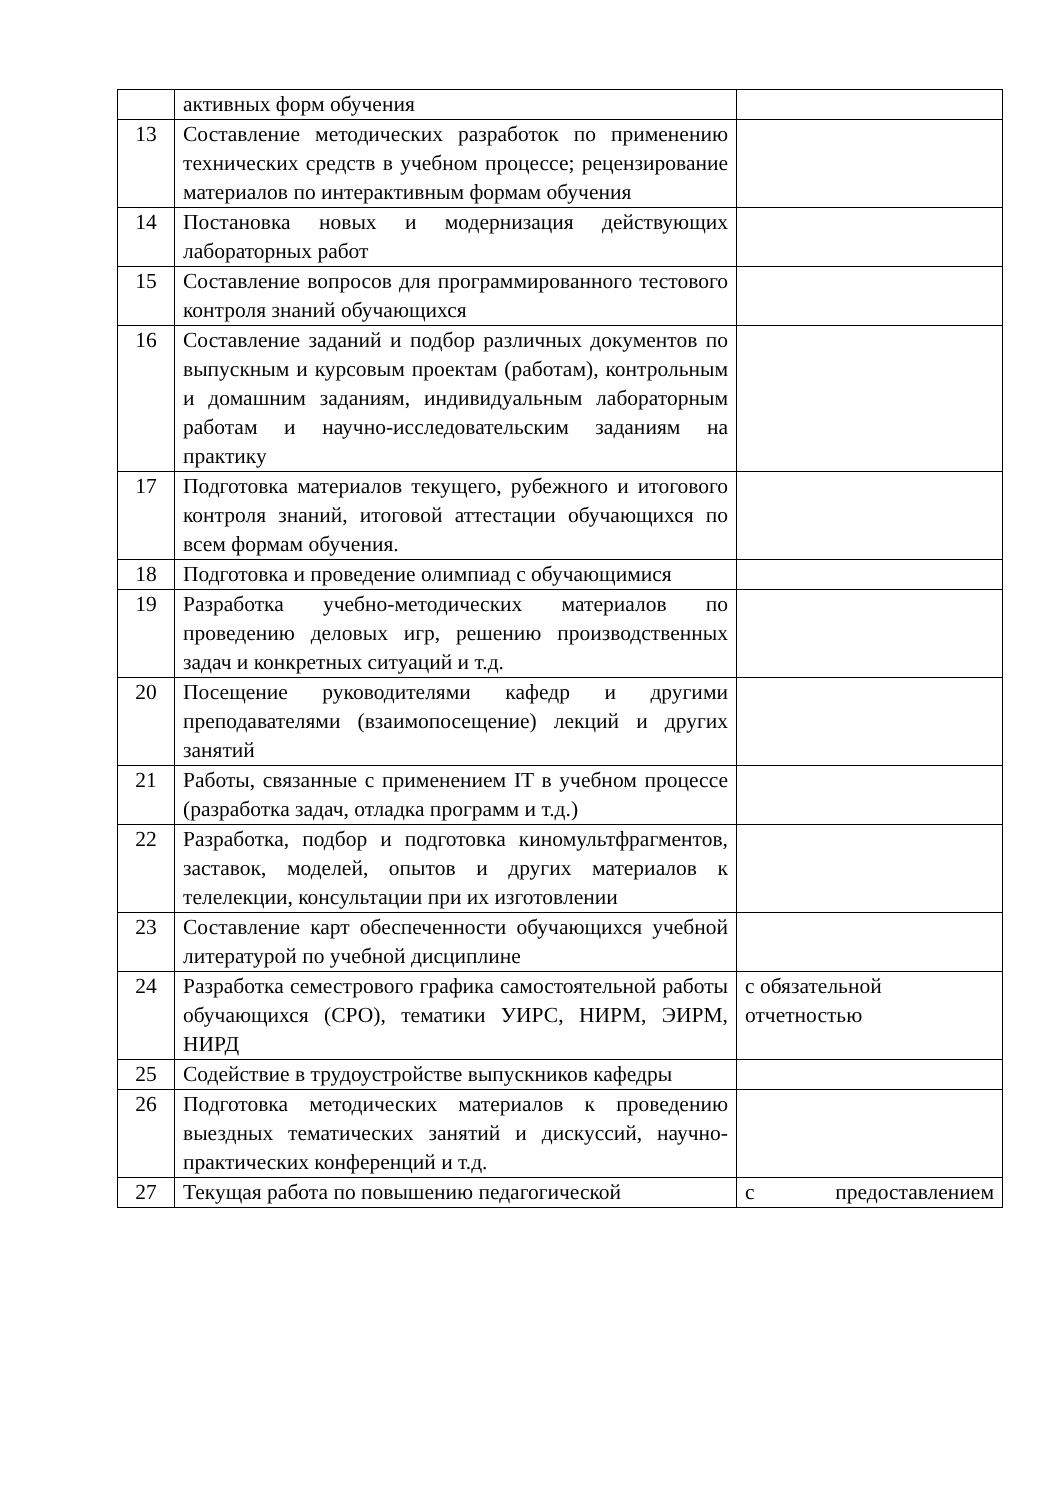| | активных форм обучения | |
| 13 | Составление методических разработок по применению технических средств в учебном процессе; рецензирование материалов по интерактивным формам обучения | |
| 14 | Постановка новых и модернизация действующих лабораторных работ | |
| 15 | Составление вопросов для программированного тестового контроля знаний обучающихся | |
| 16 | Составление заданий и подбор различных документов по выпускным и курсовым проектам (работам), контрольным и домашним заданиям, индивидуальным лабораторным работам и научно-исследовательским заданиям на практику | |
| 17 | Подготовка материалов текущего, рубежного и итогового контроля знаний, итоговой аттестации обучающихся по всем формам обучения. | |
| 18 | Подготовка и проведение олимпиад с обучающимися | |
| 19 | Разработка учебно-методических материалов по проведению деловых игр, решению производственных задач и конкретных ситуаций и т.д. | |
| 20 | Посещение руководителями кафедр и другими преподавателями (взаимопосещение) лекций и других занятий | |
| 21 | Работы, связанные с применением IT в учебном процессе (разработка задач, отладка программ и т.д.) | |
| 22 | Разработка, подбор и подготовка киномультфрагментов, заставок, моделей, опытов и других материалов к телелекции, консультации при их изготовлении | |
| 23 | Составление карт обеспеченности обучающихся учебной литературой по учебной дисциплине | |
| 24 | Разработка семестрового графика самостоятельной работы обучающихся (СРО), тематики УИРС, НИРМ, ЭИРМ, НИРД | с обязательной отчетностью |
| 25 | Содействие в трудоустройстве выпускников кафедры | |
| 26 | Подготовка методических материалов к проведению выездных тематических занятий и дискуссий, научно-практических конференций и т.д. | |
| 27 | Текущая работа по повышению педагогической | с предоставлением |